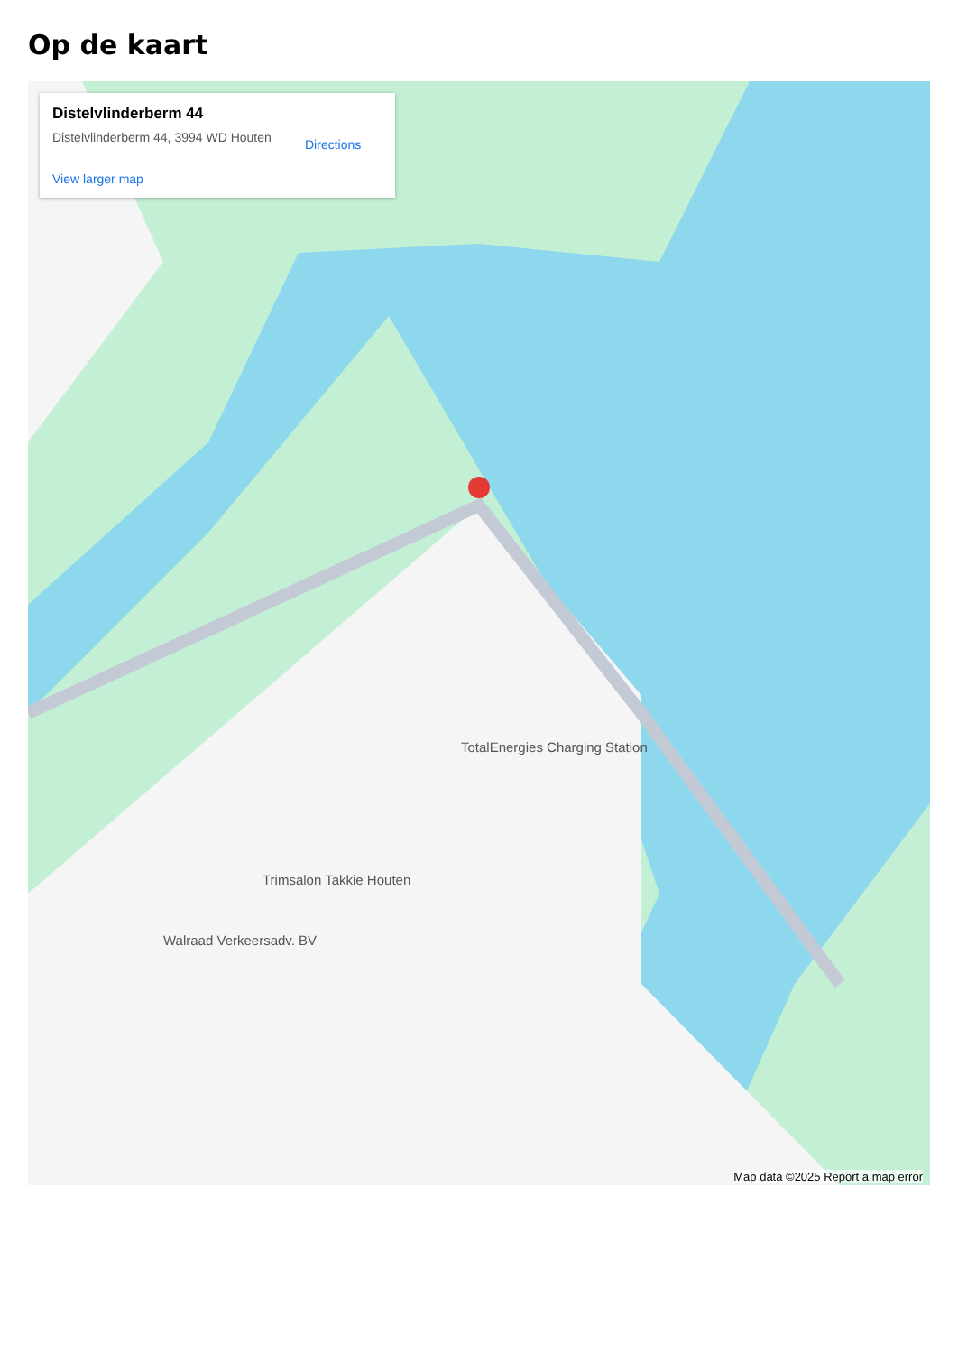Op de kaart
Distelvlinderberm 44
Distelvlinderberm 44, 3994 WD Houten
Directions
View larger map
TotalEnergies Charging Station
Trimsalon Takkie Houten
Walraad Verkeersadv. BV
Map data ©2025 Report a map error